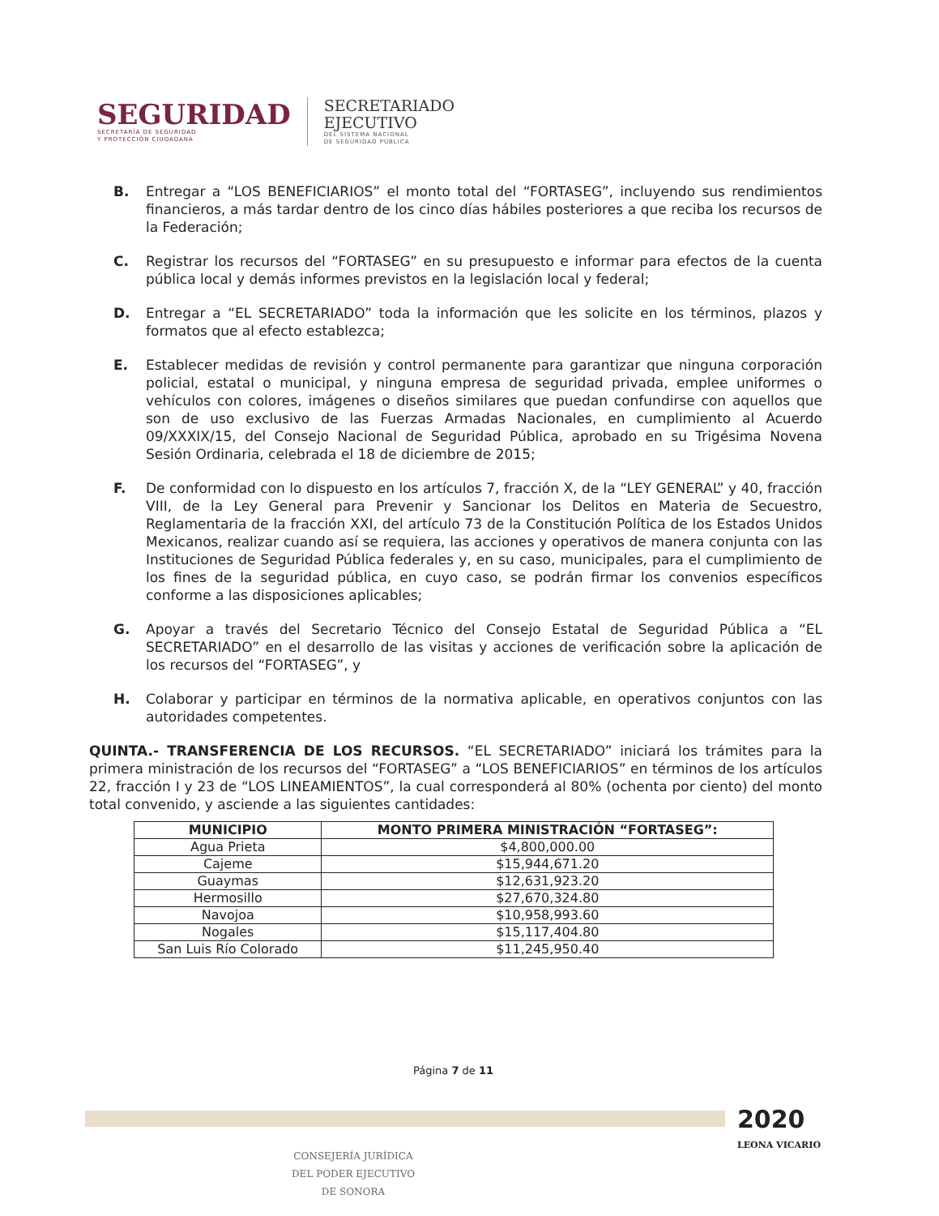SEGURIDAD
SECRETARÍA DE SEGURIDAD
Y PROTECCIÓN CIUDADANA
SECRETARIADO
EJECUTIVO
DEL SISTEMA NACIONAL
DE SEGURIDAD PÚBLICA
B. Entregar a “LOS BENEFICIARIOS” el monto total del “FORTASEG”, incluyendo sus rendimientos financieros, a más tardar dentro de los cinco días hábiles posteriores a que reciba los recursos de la Federación;
C. Registrar los recursos del “FORTASEG” en su presupuesto e informar para efectos de la cuenta pública local y demás informes previstos en la legislación local y federal;
D. Entregar a “EL SECRETARIADO” toda la información que les solicite en los términos, plazos y formatos que al efecto establezca;
E. Establecer medidas de revisión y control permanente para garantizar que ninguna corporación policial, estatal o municipal, y ninguna empresa de seguridad privada, emplee uniformes o vehículos con colores, imágenes o diseños similares que puedan confundirse con aquellos que son de uso exclusivo de las Fuerzas Armadas Nacionales, en cumplimiento al Acuerdo 09/XXXIX/15, del Consejo Nacional de Seguridad Pública, aprobado en su Trigésima Novena Sesión Ordinaria, celebrada el 18 de diciembre de 2015;
F. De conformidad con lo dispuesto en los artículos 7, fracción X, de la “LEY GENERAL” y 40, fracción VIII, de la Ley General para Prevenir y Sancionar los Delitos en Materia de Secuestro, Reglamentaria de la fracción XXI, del artículo 73 de la Constitución Política de los Estados Unidos Mexicanos, realizar cuando así se requiera, las acciones y operativos de manera conjunta con las Instituciones de Seguridad Pública federales y, en su caso, municipales, para el cumplimiento de los fines de la seguridad pública, en cuyo caso, se podrán firmar los convenios específicos conforme a las disposiciones aplicables;
G. Apoyar a través del Secretario Técnico del Consejo Estatal de Seguridad Pública a “EL SECRETARIADO” en el desarrollo de las visitas y acciones de verificación sobre la aplicación de los recursos del “FORTASEG”, y
H. Colaborar y participar en términos de la normativa aplicable, en operativos conjuntos con las autoridades competentes.
QUINTA.- TRANSFERENCIA DE LOS RECURSOS. “EL SECRETARIADO” iniciará los trámites para la primera ministración de los recursos del “FORTASEG” a “LOS BENEFICIARIOS” en términos de los artículos 22, fracción I y 23 de “LOS LINEAMIENTOS”, la cual corresponderá al 80% (ochenta por ciento) del monto total convenido, y asciende a las siguientes cantidades:
| MUNICIPIO | MONTO PRIMERA MINISTRACIÓN “FORTASEG”: |
| --- | --- |
| Agua Prieta | $4,800,000.00 |
| Cajeme | $15,944,671.20 |
| Guaymas | $12,631,923.20 |
| Hermosillo | $27,670,324.80 |
| Navojoa | $10,958,993.60 |
| Nogales | $15,117,404.80 |
| San Luis Río Colorado | $11,245,950.40 |
Página 7 de 11
2020
LEONA VICARIO
CONSEJERÍA JURÍDICA
DEL PODER EJECUTIVO
DE SONORA